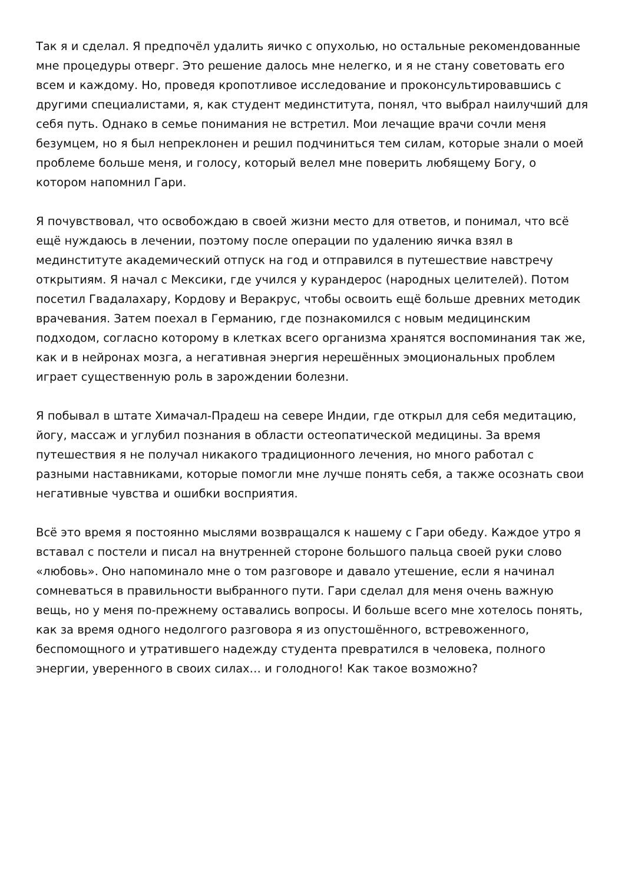Так я и сделал. Я предпочёл удалить яичко с опухолью, но остальные рекомендованные мне процедуры отверг. Это решение далось мне нелегко, и я не стану советовать его всем и каждому. Но, проведя кропотливое исследование и проконсультировавшись с другими специалистами, я, как студент мединститута, понял, что выбрал наилучший для себя путь. Однако в семье понимания не встретил. Мои лечащие врачи сочли меня безумцем, но я был непреклонен и решил подчиниться тем силам, которые знали о моей проблеме больше меня, и голосу, который велел мне поверить любящему Богу, о котором напомнил Гари.
Я почувствовал, что освобождаю в своей жизни место для ответов, и понимал, что всё ещё нуждаюсь в лечении, поэтому после операции по удалению яичка взял в мединституте академический отпуск на год и отправился в путешествие навстречу открытиям. Я начал с Мексики, где учился у курандерос (народных целителей). Потом посетил Гвадалахару, Кордову и Веракрус, чтобы освоить ещё больше древних методик врачевания. Затем поехал в Германию, где познакомился с новым медицинским подходом, согласно которому в клетках всего организма хранятся воспоминания так же, как и в нейронах мозга, а негативная энергия нерешённых эмоциональных проблем играет существенную роль в зарождении болезни.
Я побывал в штате Химачал-Прадеш на севере Индии, где открыл для себя медитацию, йогу, массаж и углубил познания в области остеопатической медицины. За время путешествия я не получал никакого традиционного лечения, но много работал с разными наставниками, которые помогли мне лучше понять себя, а также осознать свои негативные чувства и ошибки восприятия.
Всё это время я постоянно мыслями возвращался к нашему с Гари обеду. Каждое утро я вставал с постели и писал на внутренней стороне большого пальца своей руки слово «любовь». Оно напоминало мне о том разговоре и давало утешение, если я начинал сомневаться в правильности выбранного пути. Гари сделал для меня очень важную вещь, но у меня по-прежнему оставались вопросы. И больше всего мне хотелось понять, как за время одного недолгого разговора я из опустошённого, встревоженного, беспомощного и утратившего надежду студента превратился в человека, полного энергии, уверенного в своих силах… и голодного! Как такое возможно?